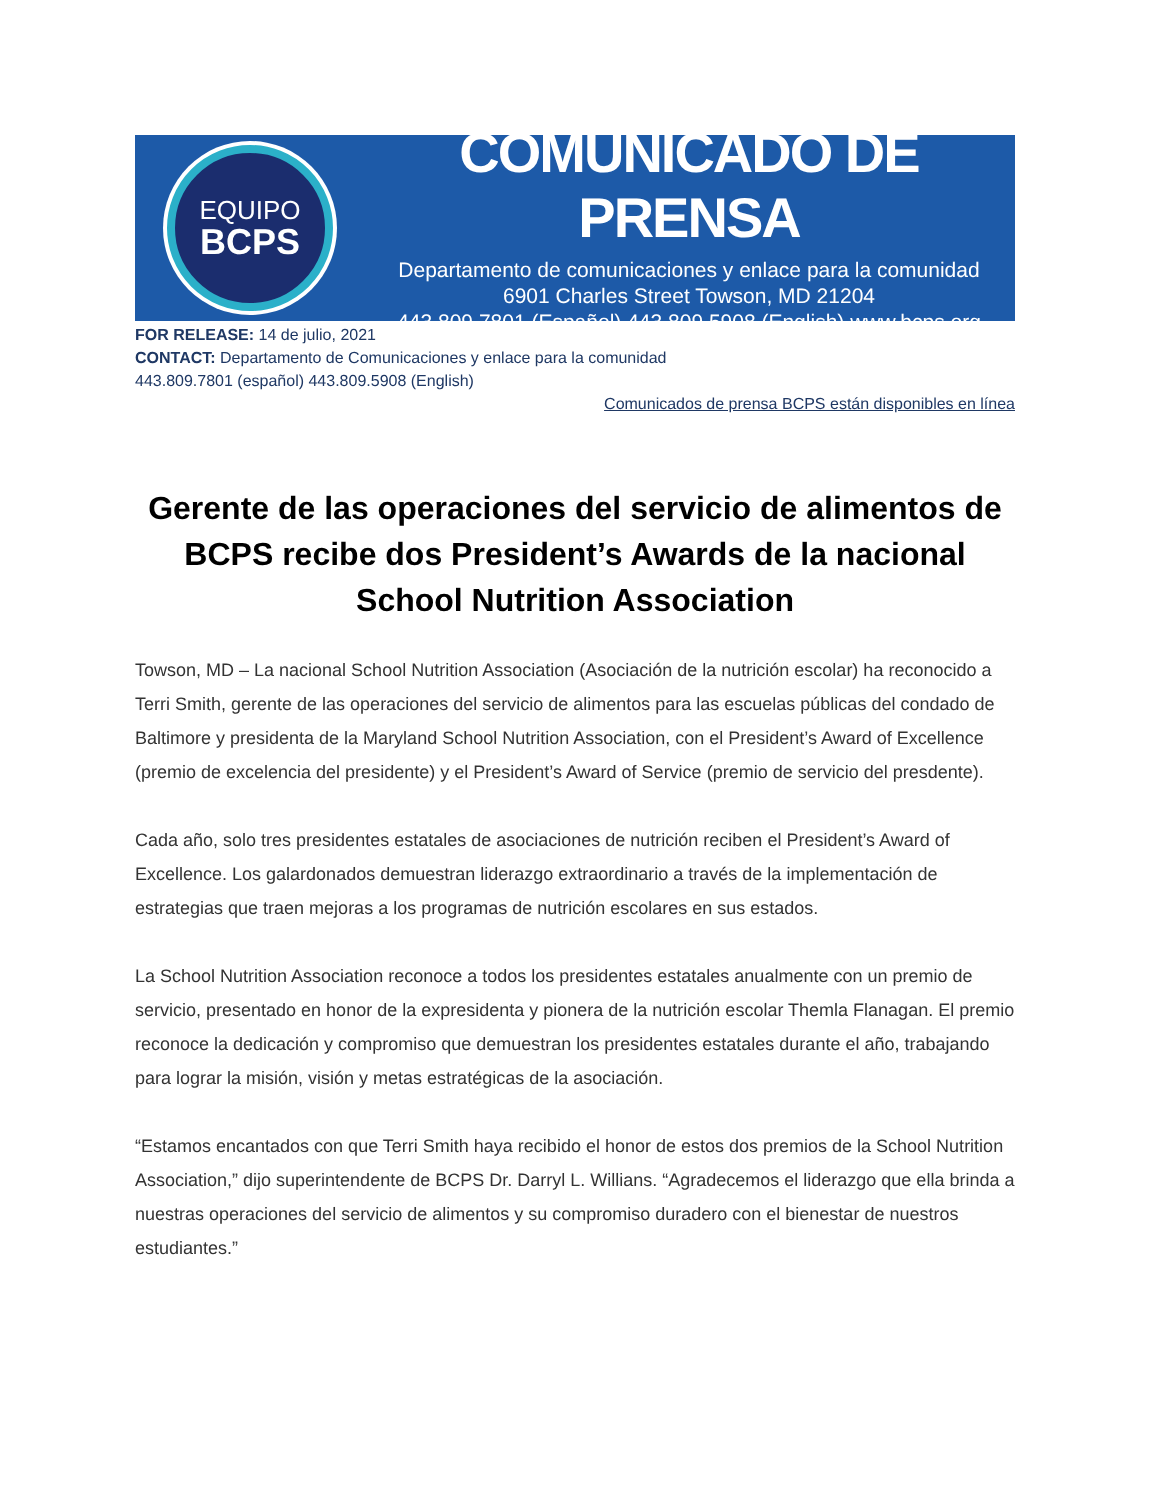EQUIPO
BCPS
COMUNICADO DE PRENSA
Departamento de comunicaciones y enlace para la comunidad
6901 Charles Street Towson, MD 21204
443.809.7801 (Español) 443.809.5908 (English) www.bcps.org
FOR RELEASE: 14 de julio, 2021
CONTACT: Departamento de Comunicaciones y enlace para la comunidad
443.809.7801 (español) 443.809.5908 (English)
Comunicados de prensa BCPS están disponibles en línea
Gerente de las operaciones del servicio de alimentos de BCPS recibe dos President’s Awards de la nacional School Nutrition Association
Towson, MD – La nacional School Nutrition Association (Asociación de la nutrición escolar) ha reconocido a Terri Smith, gerente de las operaciones del servicio de alimentos para las escuelas públicas del condado de Baltimore y presidenta de la Maryland School Nutrition Association, con el President’s Award of Excellence (premio de excelencia del presidente) y el President’s Award of Service (premio de servicio del presdente).
Cada año, solo tres presidentes estatales de asociaciones de nutrición reciben el President’s Award of Excellence. Los galardonados demuestran liderazgo extraordinario a través de la implementación de estrategias que traen mejoras a los programas de nutrición escolares en sus estados.
La School Nutrition Association reconoce a todos los presidentes estatales anualmente con un premio de servicio, presentado en honor de la expresidenta y pionera de la nutrición escolar Themla Flanagan. El premio reconoce la dedicación y compromiso que demuestran los presidentes estatales durante el año, trabajando para lograr la misión, visión y metas estratégicas de la asociación.
“Estamos encantados con que Terri Smith haya recibido el honor de estos dos premios de la School Nutrition Association,” dijo superintendente de BCPS Dr. Darryl L. Willians. “Agradecemos el liderazgo que ella brinda a nuestras operaciones del servicio de alimentos y su compromiso duradero con el bienestar de nuestros estudiantes.”